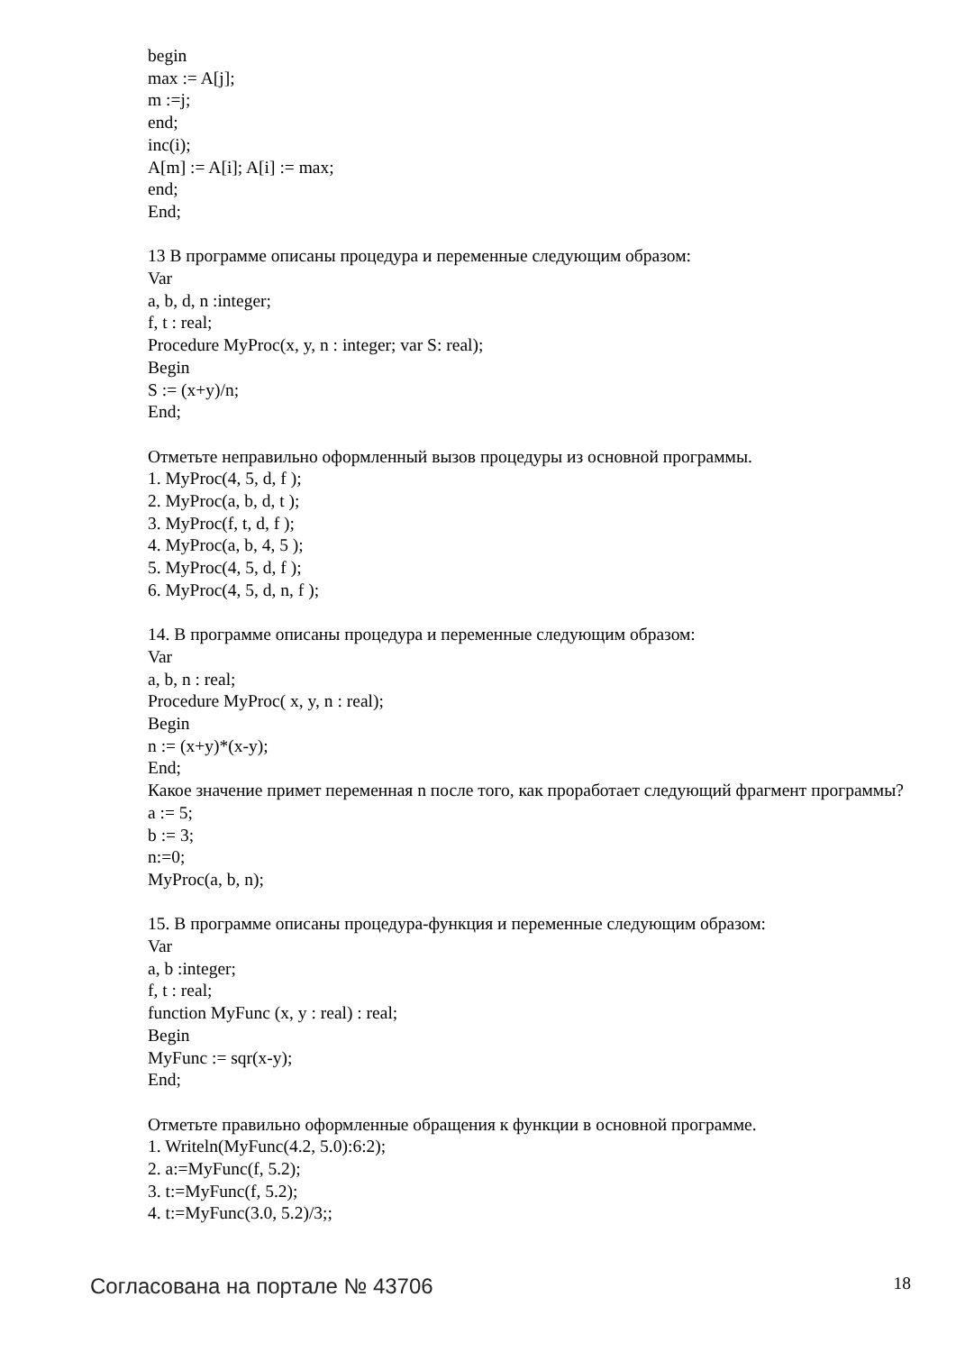begin
max := A[j];
m :=j;
end;
inc(i);
A[m] := A[i]; A[i] := max;
end;
End;
13 В программе описаны процедура и переменные следующим образом:
Var
a, b, d, n :integer;
f, t : real;
Procedure MyProc(x, y, n : integer; var S: real);
Begin
S := (x+y)/n;
End;
Отметьте неправильно оформленный вызов процедуры из основной программы.
1. MyProc(4, 5, d, f );
2. MyProc(a, b, d, t );
3. MyProc(f, t, d, f );
4. MyProc(a, b, 4, 5 );
5. MyProc(4, 5, d, f );
6. MyProc(4, 5, d, n, f );
14. В программе описаны процедура и переменные следующим образом:
Var
a, b, n : real;
Procedure MyProc( x, y, n : real);
Begin
n := (x+y)*(x-y);
End;
Какое значение примет переменная n после того, как проработает следующий фрагмент программы?
a := 5;
b := 3;
n:=0;
MyProc(a, b, n);
15. В программе описаны процедура-функция и переменные следующим образом:
Var
a, b :integer;
f, t : real;
function MyFunc (x, y : real) : real;
Begin
MyFunc := sqr(x-y);
End;
Отметьте правильно оформленные обращения к функции в основной программе.
1. Writeln(MyFunc(4.2, 5.0):6:2);
2. a:=MyFunc(f, 5.2);
3. t:=MyFunc(f, 5.2);
4. t:=MyFunc(3.0, 5.2)/3;;
Согласована на портале № 43706 18